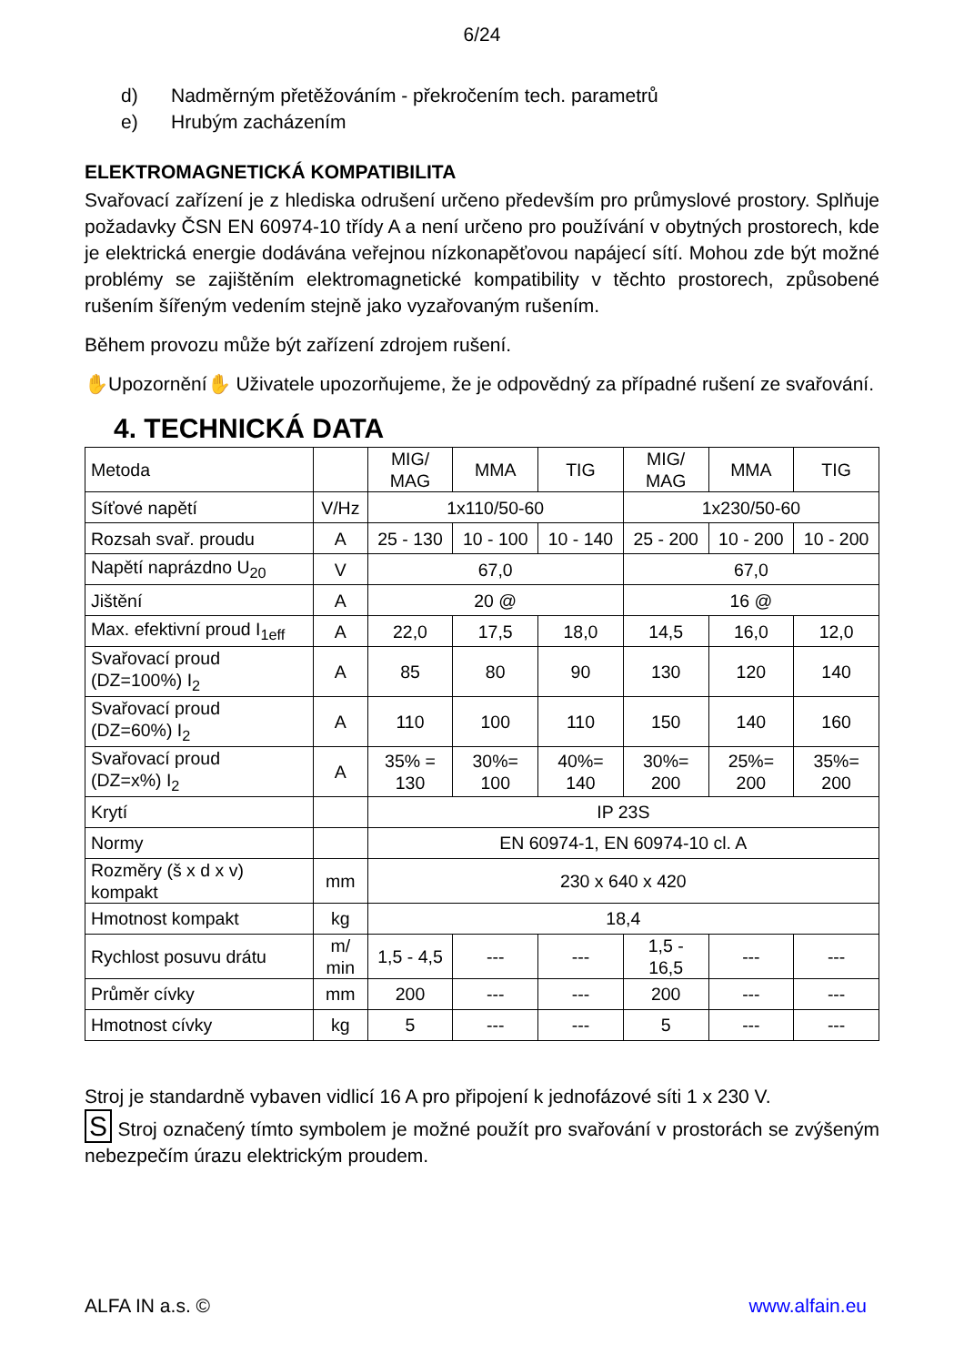6/24
d) Nadměrným přetěžováním - překročením tech. parametrů
e) Hrubým zacházením
ELEKTROMAGNETICKÁ KOMPATIBILITA
Svařovací zařízení je z hlediska odrušení určeno především pro průmyslové prostory. Splňuje požadavky ČSN EN 60974-10 třídy A a není určeno pro používání v obytných prostorech, kde je elektrická energie dodávána veřejnou nízkonapěťovou napájecí sítí. Mohou zde být možné problémy se zajištěním elektromagnetické kompatibility v těchto prostorech, způsobené rušením šířeným vedením stejně jako vyzařovaným rušením.
Během provozu může být zařízení zdrojem rušení.
✋Upozornění✋ Uživatele upozorňujeme, že je odpovědný za případné rušení ze svařování.
4. TECHNICKÁ DATA
| Metoda | | MIG/ MAG | MMA | TIG | MIG/ MAG | MMA | TIG |
| Síťové napětí | V/Hz | 1x110/50-60 | | | 1x230/50-60 | | |
| Rozsah svař. proudu | A | 25 - 130 | 10 - 100 | 10 - 140 | 25 - 200 | 10 - 200 | 10 - 200 |
| Napětí naprázdno U<sub>20</sub> | V | 67,0 | | | 67,0 | | |
| Jištění | A | 20 @ | | | 16 @ | | |
| Max. efektivní proud I<sub>1eff</sub> | A | 22,0 | 17,5 | 18,0 | 14,5 | 16,0 | 12,0 |
| Svařovací proud (DZ=100%) I<sub>2</sub> | A | 85 | 80 | 90 | 130 | 120 | 140 |
| Svařovací proud (DZ=60%) I<sub>2</sub> | A | 110 | 100 | 110 | 150 | 140 | 160 |
| Svařovací proud (DZ=x%) I<sub>2</sub> | A | 35% = 130 | 30%= 100 | 40%= 140 | 30%= 200 | 25%= 200 | 35%= 200 |
| Krytí | | IP 23S | | | | | |
| Normy | | EN 60974-1, EN 60974-10 cl. A | | | | | |
| Rozměry (š x d x v) kompakt | mm | 230 x 640 x 420 | | | | | |
| Hmotnost kompakt | kg | 18,4 | | | | | |
| Rychlost posuvu drátu | m/ min | 1,5 - 4,5 | --- | --- | 1,5 - 16,5 | --- | --- |
| Průměr cívky | mm | 200 | --- | --- | 200 | --- | --- |
| Hmotnost cívky | kg | 5 | --- | --- | 5 | --- | --- |
Stroj je standardně vybaven vidlicí 16 A pro připojení k jednofázové síti 1 x 230 V.
S Stroj označený tímto symbolem je možné použít pro svařování v prostorách se zvýšeným nebezpečím úrazu elektrickým proudem.
ALFA IN a.s. © www.alfain.eu